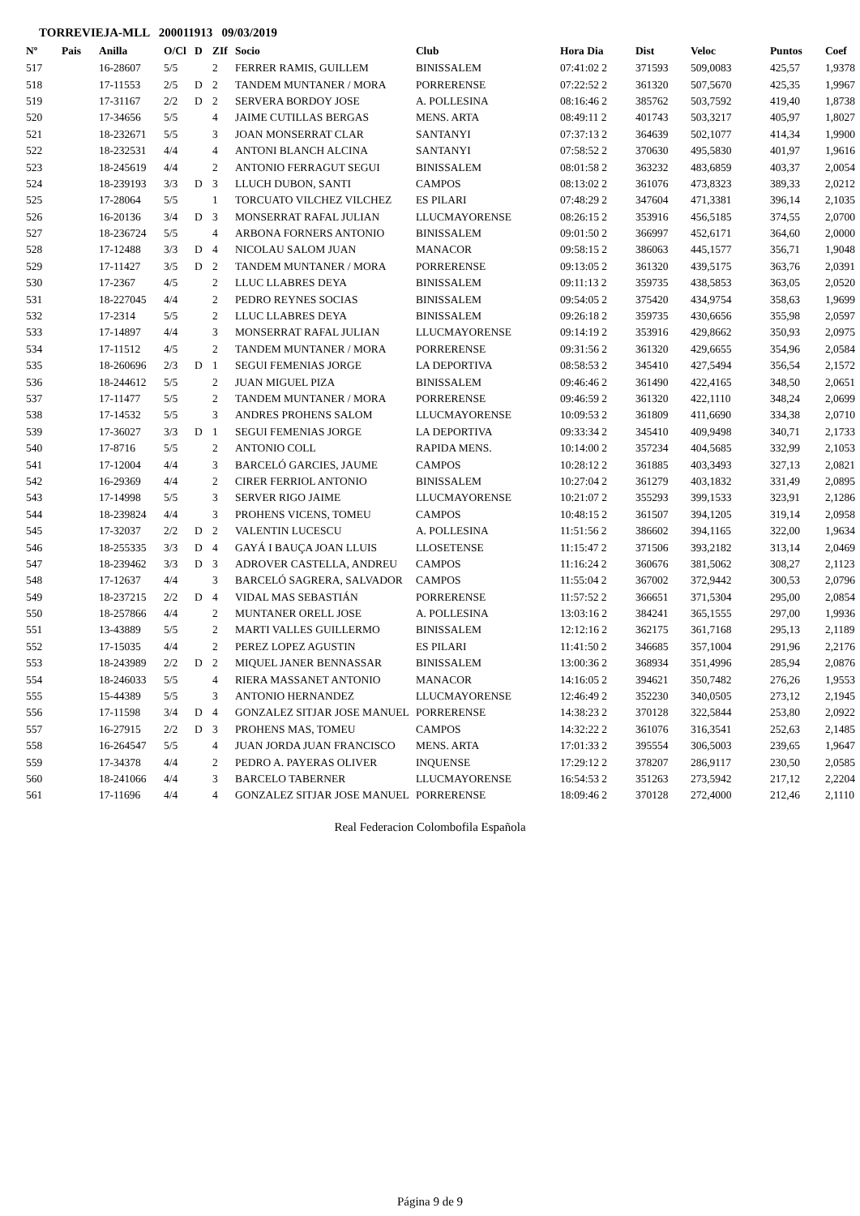TORREVIEJA-MLL 200011913 09/03/2019
| Nº | Pais | Anilla | O/Cl | D | ZIf | Socio | Club | Hora Dia | Dist | Veloc | Puntos | Coef |
| --- | --- | --- | --- | --- | --- | --- | --- | --- | --- | --- | --- | --- |
| 517 | | 16-28607 | 5/5 | | 2 | FERRER RAMIS, GUILLEM | BINISSALEM | 07:41:02 2 | 371593 | 509,0083 | 425,57 | 1,9378 |
| 518 | | 17-11553 | 2/5 | D | 2 | TANDEM MUNTANER / MORA | PORRERENSE | 07:22:52 2 | 361320 | 507,5670 | 425,35 | 1,9967 |
| 519 | | 17-31167 | 2/2 | D | 2 | SERVERA BORDOY JOSE | A. POLLESINA | 08:16:46 2 | 385762 | 503,7592 | 419,40 | 1,8738 |
| 520 | | 17-34656 | 5/5 | | 4 | JAIME CUTILLAS BERGAS | MENS. ARTA | 08:49:11 2 | 401743 | 503,3217 | 405,97 | 1,8027 |
| 521 | | 18-232671 | 5/5 | | 3 | JOAN MONSERRAT CLAR | SANTANYI | 07:37:13 2 | 364639 | 502,1077 | 414,34 | 1,9900 |
| 522 | | 18-232531 | 4/4 | | 4 | ANTONI BLANCH ALCINA | SANTANYI | 07:58:52 2 | 370630 | 495,5830 | 401,97 | 1,9616 |
| 523 | | 18-245619 | 4/4 | | 2 | ANTONIO FERRAGUT SEGUI | BINISSALEM | 08:01:58 2 | 363232 | 483,6859 | 403,37 | 2,0054 |
| 524 | | 18-239193 | 3/3 | D | 3 | LLUCH DUBON, SANTI | CAMPOS | 08:13:02 2 | 361076 | 473,8323 | 389,33 | 2,0212 |
| 525 | | 17-28064 | 5/5 | | 1 | TORCUATO VILCHEZ VILCHEZ | ES PILARI | 07:48:29 2 | 347604 | 471,3381 | 396,14 | 2,1035 |
| 526 | | 16-20136 | 3/4 | D | 3 | MONSERRAT RAFAL JULIAN | LLUCMAYORENSE | 08:26:15 2 | 353916 | 456,5185 | 374,55 | 2,0700 |
| 527 | | 18-236724 | 5/5 | | 4 | ARBONA FORNERS ANTONIO | BINISSALEM | 09:01:50 2 | 366997 | 452,6171 | 364,60 | 2,0000 |
| 528 | | 17-12488 | 3/3 | D | 4 | NICOLAU SALOM JUAN | MANACOR | 09:58:15 2 | 386063 | 445,1577 | 356,71 | 1,9048 |
| 529 | | 17-11427 | 3/5 | D | 2 | TANDEM MUNTANER / MORA | PORRERENSE | 09:13:05 2 | 361320 | 439,5175 | 363,76 | 2,0391 |
| 530 | | 17-2367 | 4/5 | | 2 | LLUC LLABRES DEYA | BINISSALEM | 09:11:13 2 | 359735 | 438,5853 | 363,05 | 2,0520 |
| 531 | | 18-227045 | 4/4 | | 2 | PEDRO REYNES SOCIAS | BINISSALEM | 09:54:05 2 | 375420 | 434,9754 | 358,63 | 1,9699 |
| 532 | | 17-2314 | 5/5 | | 2 | LLUC LLABRES DEYA | BINISSALEM | 09:26:18 2 | 359735 | 430,6656 | 355,98 | 2,0597 |
| 533 | | 17-14897 | 4/4 | | 3 | MONSERRAT RAFAL JULIAN | LLUCMAYORENSE | 09:14:19 2 | 353916 | 429,8662 | 350,93 | 2,0975 |
| 534 | | 17-11512 | 4/5 | | 2 | TANDEM MUNTANER / MORA | PORRERENSE | 09:31:56 2 | 361320 | 429,6655 | 354,96 | 2,0584 |
| 535 | | 18-260696 | 2/3 | D | 1 | SEGUI FEMENIAS JORGE | LA DEPORTIVA | 08:58:53 2 | 345410 | 427,5494 | 356,54 | 2,1572 |
| 536 | | 18-244612 | 5/5 | | 2 | JUAN MIGUEL PIZA | BINISSALEM | 09:46:46 2 | 361490 | 422,4165 | 348,50 | 2,0651 |
| 537 | | 17-11477 | 5/5 | | 2 | TANDEM MUNTANER / MORA | PORRERENSE | 09:46:59 2 | 361320 | 422,1110 | 348,24 | 2,0699 |
| 538 | | 17-14532 | 5/5 | | 3 | ANDRES PROHENS SALOM | LLUCMAYORENSE | 10:09:53 2 | 361809 | 411,6690 | 334,38 | 2,0710 |
| 539 | | 17-36027 | 3/3 | D | 1 | SEGUI FEMENIAS JORGE | LA DEPORTIVA | 09:33:34 2 | 345410 | 409,9498 | 340,71 | 2,1733 |
| 540 | | 17-8716 | 5/5 | | 2 | ANTONIO COLL | RAPIDA MENS. | 10:14:00 2 | 357234 | 404,5685 | 332,99 | 2,1053 |
| 541 | | 17-12004 | 4/4 | | 3 | BARCELÓ GARCIES, JAUME | CAMPOS | 10:28:12 2 | 361885 | 403,3493 | 327,13 | 2,0821 |
| 542 | | 16-29369 | 4/4 | | 2 | CIRER FERRIOL ANTONIO | BINISSALEM | 10:27:04 2 | 361279 | 403,1832 | 331,49 | 2,0895 |
| 543 | | 17-14998 | 5/5 | | 3 | SERVER RIGO JAIME | LLUCMAYORENSE | 10:21:07 2 | 355293 | 399,1533 | 323,91 | 2,1286 |
| 544 | | 18-239824 | 4/4 | | 3 | PROHENS VICENS, TOMEU | CAMPOS | 10:48:15 2 | 361507 | 394,1205 | 319,14 | 2,0958 |
| 545 | | 17-32037 | 2/2 | D | 2 | VALENTIN LUCESCU | A. POLLESINA | 11:51:56 2 | 386602 | 394,1165 | 322,00 | 1,9634 |
| 546 | | 18-255335 | 3/3 | D | 4 | GAYÁ I BAUÇA JOAN LLUIS | LLOSETENSE | 11:15:47 2 | 371506 | 393,2182 | 313,14 | 2,0469 |
| 547 | | 18-239462 | 3/3 | D | 3 | ADROVER CASTELLA, ANDREU | CAMPOS | 11:16:24 2 | 360676 | 381,5062 | 308,27 | 2,1123 |
| 548 | | 17-12637 | 4/4 | | 3 | BARCELÓ SAGRERA, SALVADOR | CAMPOS | 11:55:04 2 | 367002 | 372,9442 | 300,53 | 2,0796 |
| 549 | | 18-237215 | 2/2 | D | 4 | VIDAL MAS SEBASTIÁN | PORRERENSE | 11:57:52 2 | 366651 | 371,5304 | 295,00 | 2,0854 |
| 550 | | 18-257866 | 4/4 | | 2 | MUNTANER ORELL JOSE | A. POLLESINA | 13:03:16 2 | 384241 | 365,1555 | 297,00 | 1,9936 |
| 551 | | 13-43889 | 5/5 | | 2 | MARTI VALLES GUILLERMO | BINISSALEM | 12:12:16 2 | 362175 | 361,7168 | 295,13 | 2,1189 |
| 552 | | 17-15035 | 4/4 | | 2 | PEREZ LOPEZ AGUSTIN | ES PILARI | 11:41:50 2 | 346685 | 357,1004 | 291,96 | 2,2176 |
| 553 | | 18-243989 | 2/2 | D | 2 | MIQUEL JANER BENNASSAR | BINISSALEM | 13:00:36 2 | 368934 | 351,4996 | 285,94 | 2,0876 |
| 554 | | 18-246033 | 5/5 | | 4 | RIERA MASSANET ANTONIO | MANACOR | 14:16:05 2 | 394621 | 350,7482 | 276,26 | 1,9553 |
| 555 | | 15-44389 | 5/5 | | 3 | ANTONIO HERNANDEZ | LLUCMAYORENSE | 12:46:49 2 | 352230 | 340,0505 | 273,12 | 2,1945 |
| 556 | | 17-11598 | 3/4 | D | 4 | GONZALEZ SITJAR JOSE MANUEL | PORRERENSE | 14:38:23 2 | 370128 | 322,5844 | 253,80 | 2,0922 |
| 557 | | 16-27915 | 2/2 | D | 3 | PROHENS MAS, TOMEU | CAMPOS | 14:32:22 2 | 361076 | 316,3541 | 252,63 | 2,1485 |
| 558 | | 16-264547 | 5/5 | | 4 | JUAN JORDA JUAN FRANCISCO | MENS. ARTA | 17:01:33 2 | 395554 | 306,5003 | 239,65 | 1,9647 |
| 559 | | 17-34378 | 4/4 | | 2 | PEDRO A. PAYERAS OLIVER | INQUENSE | 17:29:12 2 | 378207 | 286,9117 | 230,50 | 2,0585 |
| 560 | | 18-241066 | 4/4 | | 3 | BARCELO TABERNER | LLUCMAYORENSE | 16:54:53 2 | 351263 | 273,5942 | 217,12 | 2,2204 |
| 561 | | 17-11696 | 4/4 | | 4 | GONZALEZ SITJAR JOSE MANUEL | PORRERENSE | 18:09:46 2 | 370128 | 272,4000 | 212,46 | 2,1110 |
Real Federacion Colombofila Española
Página 9 de 9